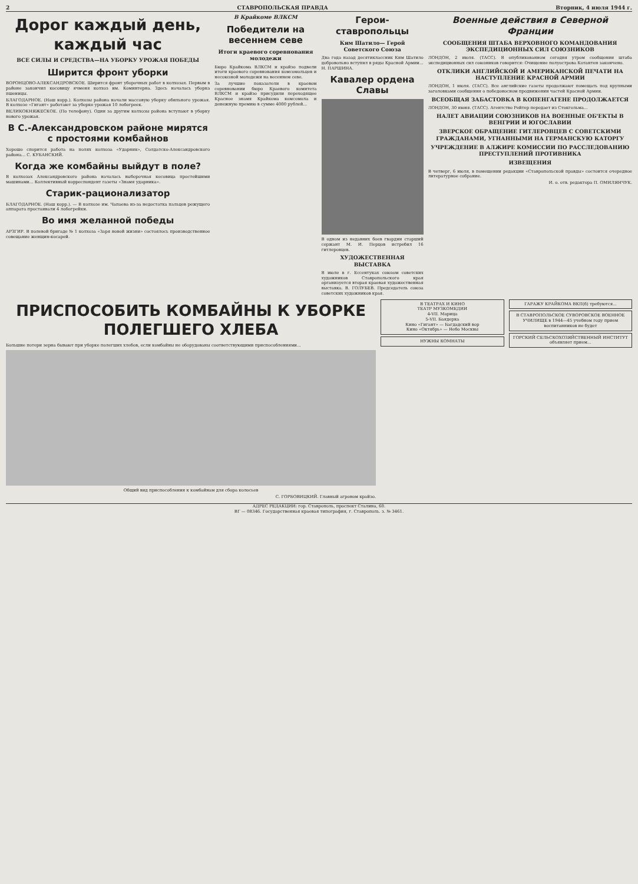2 СТАВРОПОЛЬСКАЯ ПРАВДА Вторник, 4 июля 1944 г.
Дорог каждый день, каждый час
ВСЕ СИЛЫ И СРЕДСТВА—НА УБОРКУ УРОЖАЯ ПОБЕДЫ
Ширится фронт уборки
ВОРОНЦОВО-АЛЕКСАНДРОВСКОЕ. Ширится фронт уборочных работ в колхозах. Первым в районе закончил косовицу ячменя колхоз им. Коминтерна. Здесь началась уборка пшеницы.
БЛАГОДАРНОЕ. (Наш корр.). Колхозы района начали массовую уборку обильного урожая. В колхозе «Гигант» работают за уборке урожая 10 лобогреек.
ВЕЛИКОКНЯЖЕСКОЕ. (По телефону). Один за другим колхозы района вступают в уборку нового урожая.
В С.-Александровском районе мирятся с простоями комбайнов
Хорошо спорится работа на полях колхоза «Ударник», Солдатско-Александровского района... С. КУБАНСКИЙ.
Когда же комбайны выйдут в поле?
В колхозах Александровского района началась выборочная косовица простейшими машинами... Коллективный корреспондент газеты «Знамя ударника».
Старик-рационализатор
БЛАГОДАРНОЕ. (Наш корр.). — В колхозе им. Чапаева из-за недостатка пальцев режущего аппарата простаивали 4 лобогрейки.
Во имя желанной победы
АРЗГИР. В полевой бригаде № 1 колхоза «Заря новой жизни» состоялось производственное совещание женщин-косарей.
В Крайкоме ВЛКСМ
Победители на весеннем севе
Итоги краевого соревнования молодежи
Бюро Крайкома ВЛКСМ и крайзо подвели итоги краевого соревнования комсомольцев и несоюзной молодежи на весеннем севе.
За лучшие показатели в краевом соревновании бюро Краевого комитета ВЛКСМ и крайзо присудили переходящее Красное знамя Крайкома комсомола и денежную премию в сумме 4000 рублей...
Герои-ставропольцы
Ким Шатило— Герой Советского Союза
Два года назад десятиклассник Ким Шатило добровольно вступил в ряды Красной Армии... Н. ПАРШИНА.
Кавалер ордена Славы
В одном из недавних боев гвардии старший сержант М. И. Перцов истребил 16 гитлеровцев.
ХУДОЖЕСТВЕННАЯ ВЫСТАВКА
В июле в г. Ессентуках союзом советских художников Ставропольского края организуется вторая краевая художественная выставка. В. ГОЛУБЕВ. Председатель союза советских художников края.
Военные действия в Северной Франции
СООБЩЕНИЯ ШТАБА ВЕРХОВНОГО КОМАНДОВАНИЯ ЭКСПЕДИЦИОННЫХ СИЛ СОЮЗНИКОВ
ЛОНДОН, 2 июля. (ТАСС). В опубликованном сегодня утром сообщении штаба экспедиционных сил союзников говорится: Очищение полуострова Котантен закончено.
ОТКЛИКИ АНГЛИЙСКОЙ И АМЕРИКАНСКОЙ ПЕЧАТИ НА НАСТУПЛЕНИЕ КРАСНОЙ АРМИИ
ЛОНДОН, 1 июля. (ТАСС). Все английские газеты продолжают помещать под крупными заголовками сообщения о победоносном продвижении частей Красной Армии.
ВСЕОБЩАЯ ЗАБАСТОВКА В КОПЕНГАГЕНЕ ПРОДОЛЖАЕТСЯ
ЛОНДОН, 30 июня. (ТАСС). Агентство Рейтер передает из Стокгольма...
НАЛЕТ АВИАЦИИ СОЮЗНИКОВ НА ВОЕННЫЕ ОБ'ЕКТЫ В ВЕНГРИИ И ЮГОСЛАВИИ
ЗВЕРСКОЕ ОБРАЩЕНИЕ ГИТЛЕРОВЦЕВ С СОВЕТСКИМИ ГРАЖДАНАМИ, УГНАННЫМИ НА ГЕРМАНСКУЮ КАТОРГУ
УЧРЕЖДЕНИЕ В АЛЖИРЕ КОМИССИИ ПО РАССЛЕДОВАНИЮ ПРЕСТУПЛЕНИЙ ПРОТИВНИКА
ИЗВЕЩЕНИЯ
В четверг, 6 июля, в помещении редакции «Ставропольской правды» состоится очередное литературное собрание.
И. о. отв. редактора П. ОМИЛЯНЧУК.
ПРИСПОСОБИТЬ КОМБАЙНЫ К УБОРКЕ ПОЛЕГШЕГО ХЛЕБА
Большие потери зерна бывают при уборке полегших хлебов, если комбайны не оборудованы соответствующими приспособлениями...
Общий вид приспособления к комбайнам для сбора колосьев
С. ГОРБОВИЦКИЙ. Главный агроном крайзо.
В ТЕАТРАХ И КИНО
ТЕАТР МУЗКОМЕДИИ
4-VII. Марица
5-VII. Баядерка
Кино «Гигант» — Багдадский вор
Кино «Октябрь» — Небо Москвы
НУЖНЫ КОМНАТЫ
ГАРАЖУ КРАЙКОМА ВКП(б) требуются...
В СТАВРОПОЛЬСКОЕ СУВОРОВСКОЕ ВОЕННОЕ УЧИЛИЩЕ в 1944—45 учебном году прием воспитанников не будет
ГОРСКИЙ СЕЛЬСКОХОЗЯЙСТВЕННЫЙ ИНСТИТУТ объявляет прием...
АДРЕС РЕДАКЦИИ: гор. Ставрополь, проспект Сталина, 60.
ВГ — 08346. Государственная краевая типография, г. Ставрополь. з. № 3461.